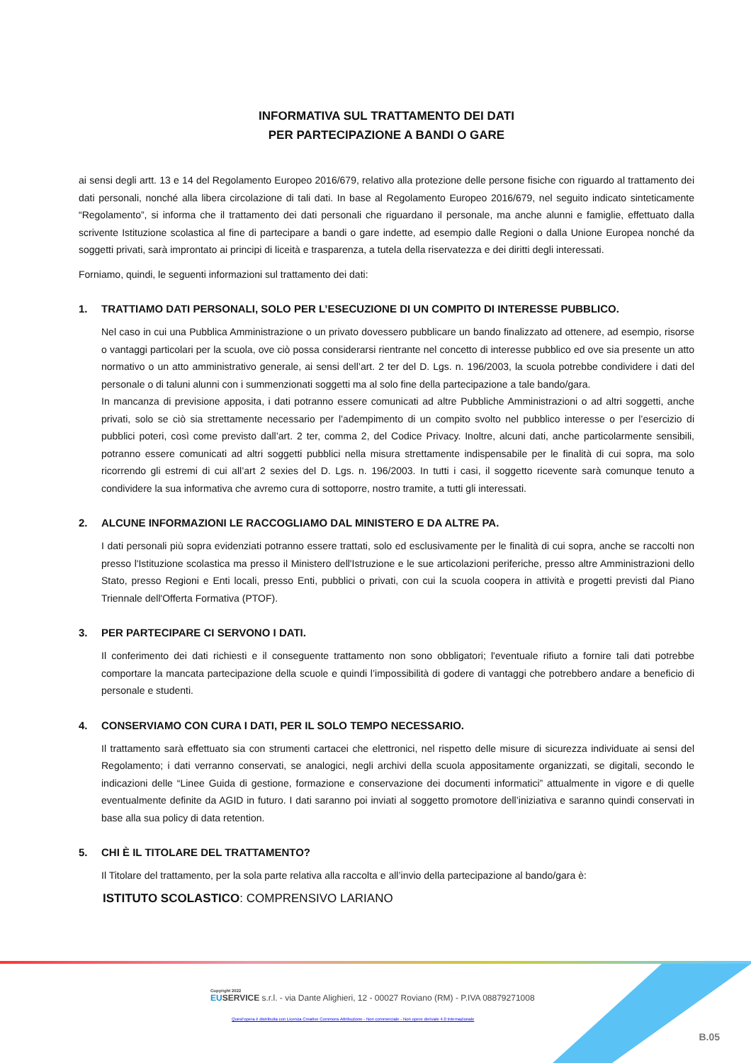INFORMATIVA SUL TRATTAMENTO DEI DATI
PER PARTECIPAZIONE A BANDI O GARE
ai sensi degli artt. 13 e 14 del Regolamento Europeo 2016/679, relativo alla protezione delle persone fisiche con riguardo al trattamento dei dati personali, nonché alla libera circolazione di tali dati. In base al Regolamento Europeo 2016/679, nel seguito indicato sinteticamente “Regolamento”, si informa che il trattamento dei dati personali che riguardano il personale, ma anche alunni e famiglie, effettuato dalla scrivente Istituzione scolastica al fine di partecipare a bandi o gare indette, ad esempio dalle Regioni o dalla Unione Europea nonché da soggetti privati, sarà improntato ai principi di liceità e trasparenza, a tutela della riservatezza e dei diritti degli interessati.
Forniamo, quindi, le seguenti informazioni sul trattamento dei dati:
1. TRATTIAMO DATI PERSONALI, SOLO PER L’ESECUZIONE DI UN COMPITO DI INTERESSE PUBBLICO.
Nel caso in cui una Pubblica Amministrazione o un privato dovessero pubblicare un bando finalizzato ad ottenere, ad esempio, risorse o vantaggi particolari per la scuola, ove ciò possa considerarsi rientrante nel concetto di interesse pubblico ed ove sia presente un atto normativo o un atto amministrativo generale, ai sensi dell’art. 2 ter del D. Lgs. n. 196/2003, la scuola potrebbe condividere i dati del personale o di taluni alunni con i summenzionati soggetti ma al solo fine della partecipazione a tale bando/gara.
In mancanza di previsione apposita, i dati potranno essere comunicati ad altre Pubbliche Amministrazioni o ad altri soggetti, anche privati, solo se ciò sia strettamente necessario per l’adempimento di un compito svolto nel pubblico interesse o per l’esercizio di pubblici poteri, così come previsto dall’art. 2 ter, comma 2, del Codice Privacy. Inoltre, alcuni dati, anche particolarmente sensibili, potranno essere comunicati ad altri soggetti pubblici nella misura strettamente indispensabile per le finalità di cui sopra, ma solo ricorrendo gli estremi di cui all’art 2 sexies del D. Lgs. n. 196/2003. In tutti i casi, il soggetto ricevente sarà comunque tenuto a condividere la sua informativa che avremo cura di sottoporre, nostro tramite, a tutti gli interessati.
2. ALCUNE INFORMAZIONI LE RACCOGLIAMO DAL MINISTERO E DA ALTRE PA.
I dati personali più sopra evidenziati potranno essere trattati, solo ed esclusivamente per le finalità di cui sopra, anche se raccolti non presso l'Istituzione scolastica ma presso il Ministero dell'Istruzione e le sue articolazioni periferiche, presso altre Amministrazioni dello Stato, presso Regioni e Enti locali, presso Enti, pubblici o privati, con cui la scuola coopera in attività e progetti previsti dal Piano Triennale dell'Offerta Formativa (PTOF).
3. PER PARTECIPARE CI SERVONO I DATI.
Il conferimento dei dati richiesti e il conseguente trattamento non sono obbligatori; l'eventuale rifiuto a fornire tali dati potrebbe comportare la mancata partecipazione della scuole e quindi l’impossibilità di godere di vantaggi che potrebbero andare a beneficio di personale e studenti.
4. CONSERVIAMO CON CURA I DATI, PER IL SOLO TEMPO NECESSARIO.
Il trattamento sarà effettuato sia con strumenti cartacei che elettronici, nel rispetto delle misure di sicurezza individuate ai sensi del Regolamento; i dati verranno conservati, se analogici, negli archivi della scuola appositamente organizzati, se digitali, secondo le indicazioni delle “Linee Guida di gestione, formazione e conservazione dei documenti informatici” attualmente in vigore e di quelle eventualmente definite da AGID in futuro. I dati saranno poi inviati al soggetto promotore dell’iniziativa e saranno quindi conservati in base alla sua policy di data retention.
5. CHI È IL TITOLARE DEL TRATTAMENTO?
Il Titolare del trattamento, per la sola parte relativa alla raccolta e all’invio della partecipazione al bando/gara è:
ISTITUTO SCOLASTICO: COMPRENSIVO LARIANO
Copyright 2022
EU SERVICE s.r.l. - via Dante Alighieri, 12 - 00027 Roviano (RM) - P.IVA 08879271008
Quest'opera è distribuita con Licenza Creative Commons Attribuzione - Non commerciale - Non opere derivate 4.0 Internazionale
B.05